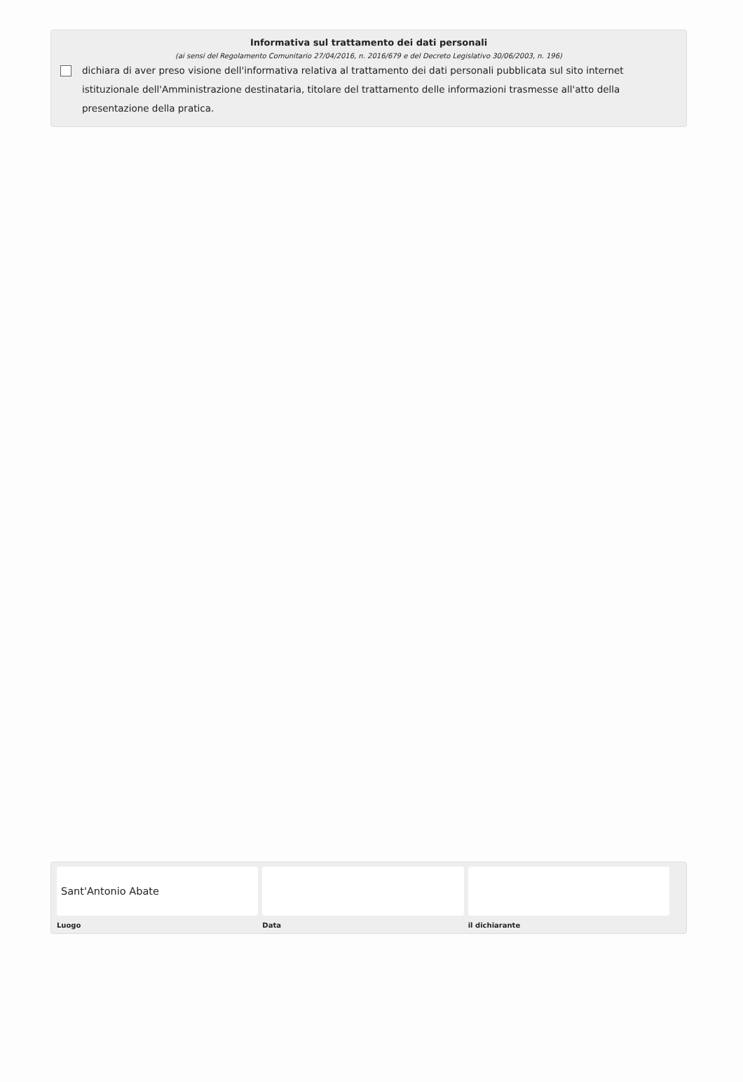Informativa sul trattamento dei dati personali
(ai sensi del Regolamento Comunitario 27/04/2016, n. 2016/679 e del Decreto Legislativo 30/06/2003, n. 196)
dichiara di aver preso visione dell'informativa relativa al trattamento dei dati personali pubblicata sul sito internet istituzionale dell'Amministrazione destinataria, titolare del trattamento delle informazioni trasmesse all'atto della presentazione della pratica.
Sant'Antonio Abate
Luogo Data il dichiarante